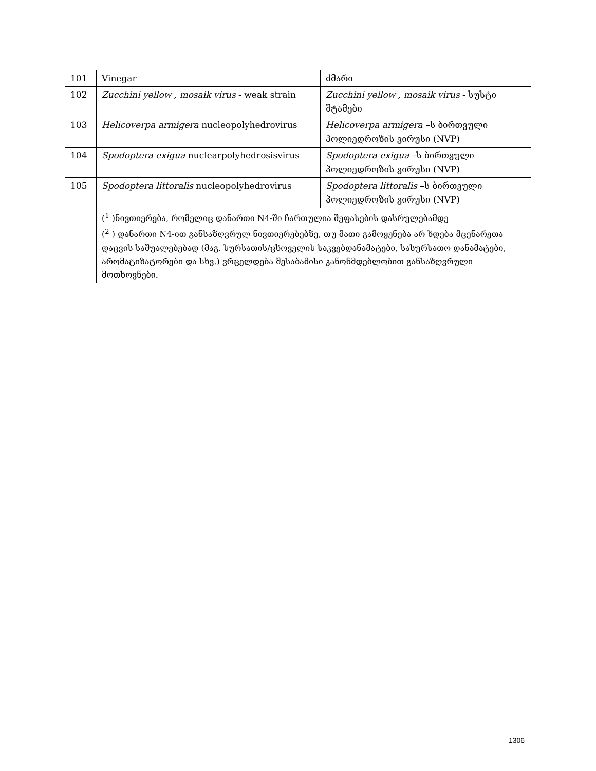| 101 | Vinegar | ძმარი |
| 102 | Zucchini yellow , mosaik virus - weak strain | Zucchini yellow , mosaik virus - სუსტი შტამები |
| 103 | Helicoverpa armigera nucleopolyhedrovirus | Helicoverpa armigera –ს ბირთვული პოლიედროზის ვირუსი (NVP) |
| 104 | Spodoptera exigua nuclearpolyhedrosisvirus | Spodoptera exigua –ს ბირთვული პოლიედროზის ვირუსი (NVP) |
| 105 | Spodoptera littoralis nucleopolyhedrovirus | Spodoptera littoralis –ს ბირთვული პოლიედროზის ვირუსი (NVP) |
| | (<sup>1</sup> )ნივთიერება, რომელიც დანართი N4-ში ჩართულია შეფასების დასრულებამდე (<sup>2</sup> ) დანართი N4-ით განსაზღვრულ ნივთიერებებზე, თუ მათი გამოყენება არ ხდება მცენარეთა დაცვის საშუალებებად (მაგ. სურსათის/ცხოველის საკვებდანამატები, სასურსათო დანამატები, არომატიზატორები და სხვ.) ვრცელდება შესაბამისი კანონმდებლობით განსაზღვრული მოთხოვნები. | |
1306